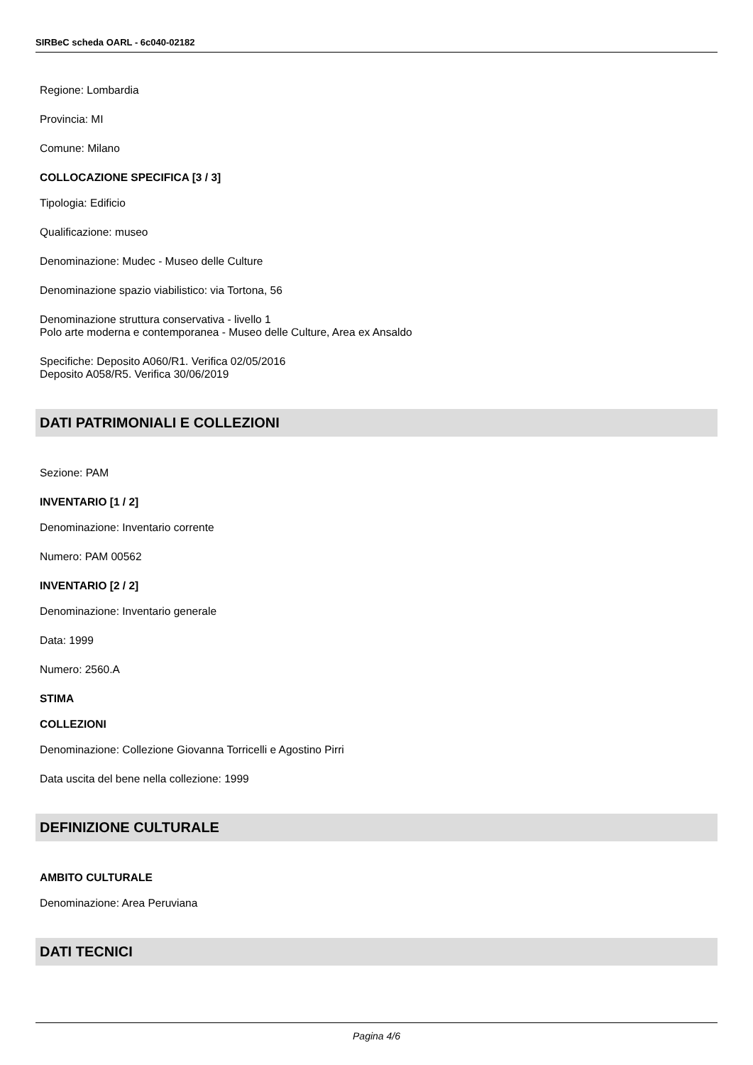SIRBeC scheda OARL - 6c040-02182
Regione: Lombardia
Provincia: MI
Comune: Milano
COLLOCAZIONE SPECIFICA [3 / 3]
Tipologia: Edificio
Qualificazione: museo
Denominazione: Mudec - Museo delle Culture
Denominazione spazio viabilistico: via Tortona, 56
Denominazione struttura conservativa - livello 1
Polo arte moderna e contemporanea - Museo delle Culture, Area ex Ansaldo
Specifiche: Deposito A060/R1. Verifica 02/05/2016
Deposito A058/R5. Verifica 30/06/2019
DATI PATRIMONIALI E COLLEZIONI
Sezione: PAM
INVENTARIO [1 / 2]
Denominazione: Inventario corrente
Numero: PAM 00562
INVENTARIO [2 / 2]
Denominazione: Inventario generale
Data: 1999
Numero: 2560.A
STIMA
COLLEZIONI
Denominazione: Collezione Giovanna Torricelli e Agostino Pirri
Data uscita del bene nella collezione: 1999
DEFINIZIONE CULTURALE
AMBITO CULTURALE
Denominazione: Area Peruviana
DATI TECNICI
Pagina 4/6